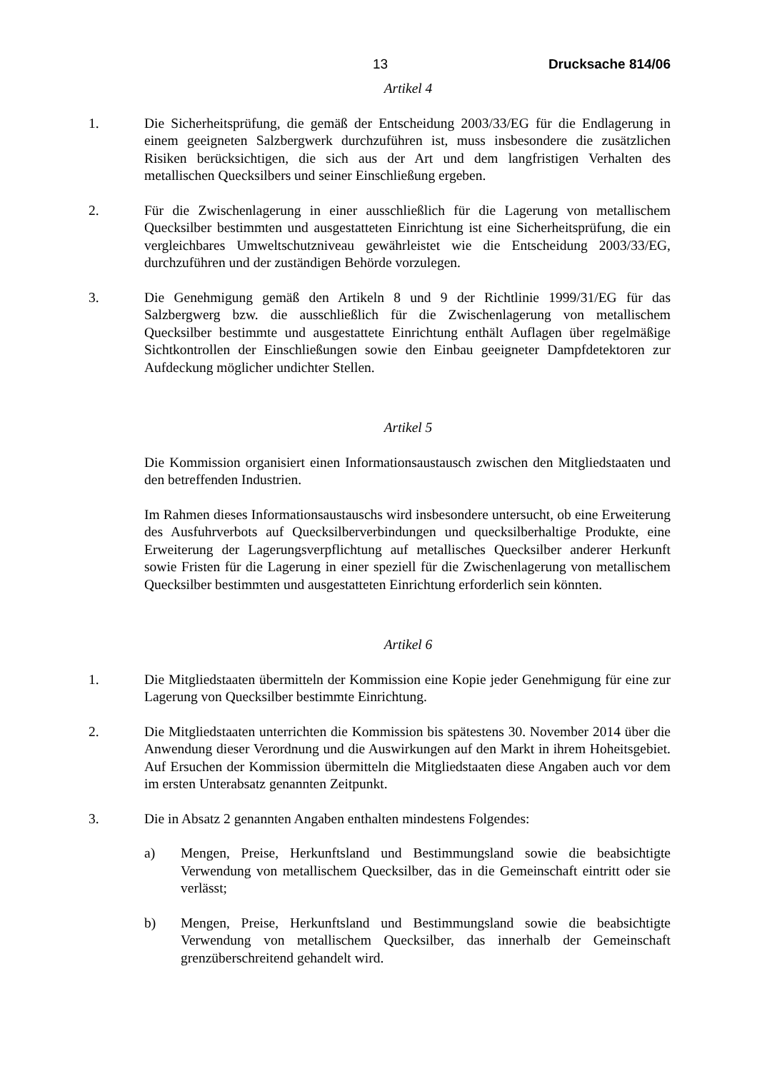13 Drucksache 814/06
Artikel 4
1. Die Sicherheitsprüfung, die gemäß der Entscheidung 2003/33/EG für die Endlagerung in einem geeigneten Salzbergwerk durchzuführen ist, muss insbesondere die zusätzlichen Risiken berücksichtigen, die sich aus der Art und dem langfristigen Verhalten des metallischen Quecksilbers und seiner Einschließung ergeben.
2. Für die Zwischenlagerung in einer ausschließlich für die Lagerung von metallischem Quecksilber bestimmten und ausgestatteten Einrichtung ist eine Sicherheitsprüfung, die ein vergleichbares Umweltschutzniveau gewährleistet wie die Entscheidung 2003/33/EG, durchzuführen und der zuständigen Behörde vorzulegen.
3. Die Genehmigung gemäß den Artikeln 8 und 9 der Richtlinie 1999/31/EG für das Salzbergwerg bzw. die ausschließlich für die Zwischenlagerung von metallischem Quecksilber bestimmte und ausgestattete Einrichtung enthält Auflagen über regelmäßige Sichtkontrollen der Einschließungen sowie den Einbau geeigneter Dampfdetektoren zur Aufdeckung möglicher undichter Stellen.
Artikel 5
Die Kommission organisiert einen Informationsaustausch zwischen den Mitgliedstaaten und den betreffenden Industrien.
Im Rahmen dieses Informationsaustauschs wird insbesondere untersucht, ob eine Erweiterung des Ausfuhrverbots auf Quecksilberverbindungen und quecksilberhaltige Produkte, eine Erweiterung der Lagerungsverpflichtung auf metallisches Quecksilber anderer Herkunft sowie Fristen für die Lagerung in einer speziell für die Zwischenlagerung von metallischem Quecksilber bestimmten und ausgestatteten Einrichtung erforderlich sein könnten.
Artikel 6
1. Die Mitgliedstaaten übermitteln der Kommission eine Kopie jeder Genehmigung für eine zur Lagerung von Quecksilber bestimmte Einrichtung.
2. Die Mitgliedstaaten unterrichten die Kommission bis spätestens 30. November 2014 über die Anwendung dieser Verordnung und die Auswirkungen auf den Markt in ihrem Hoheitsgebiet. Auf Ersuchen der Kommission übermitteln die Mitgliedstaaten diese Angaben auch vor dem im ersten Unterabsatz genannten Zeitpunkt.
3. Die in Absatz 2 genannten Angaben enthalten mindestens Folgendes:
a) Mengen, Preise, Herkunftsland und Bestimmungsland sowie die beabsichtigte Verwendung von metallischem Quecksilber, das in die Gemeinschaft eintritt oder sie verlässt;
b) Mengen, Preise, Herkunftsland und Bestimmungsland sowie die beabsichtigte Verwendung von metallischem Quecksilber, das innerhalb der Gemeinschaft grenzüberschreitend gehandelt wird.